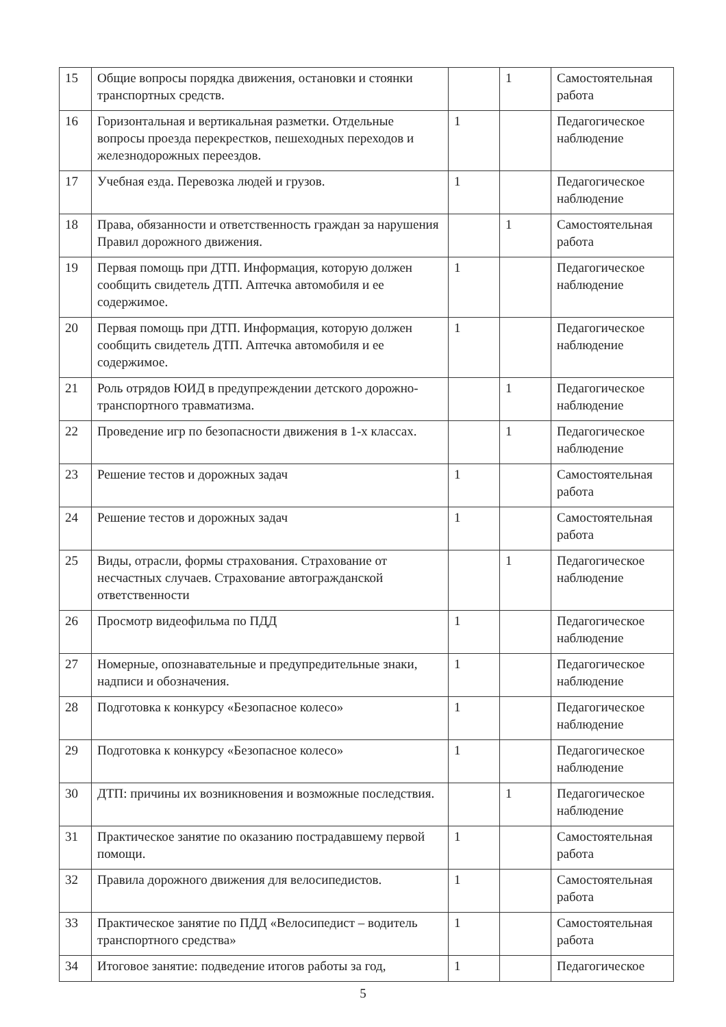| 15 | Общие вопросы порядка движения, остановки и стоянки транспортных средств. | | 1 | Самостоятельная работа |
| 16 | Горизонтальная и вертикальная разметки. Отдельные вопросы проезда перекрестков, пешеходных переходов и железнодорожных переездов. | 1 | | Педагогическое наблюдение |
| 17 | Учебная езда. Перевозка людей и грузов. | 1 | | Педагогическое наблюдение |
| 18 | Права, обязанности и ответственность граждан за нарушения Правил дорожного движения. | | 1 | Самостоятельная работа |
| 19 | Первая помощь при ДТП. Информация, которую должен сообщить свидетель ДТП. Аптечка автомобиля и ее содержимое. | 1 | | Педагогическое наблюдение |
| 20 | Первая помощь при ДТП. Информация, которую должен сообщить свидетель ДТП. Аптечка автомобиля и ее содержимое. | 1 | | Педагогическое наблюдение |
| 21 | Роль отрядов ЮИД в предупреждении детского дорожно-транспортного травматизма. | | 1 | Педагогическое наблюдение |
| 22 | Проведение игр по безопасности движения в 1-х классах. | | 1 | Педагогическое наблюдение |
| 23 | Решение тестов и дорожных задач | 1 | | Самостоятельная работа |
| 24 | Решение тестов и дорожных задач | 1 | | Самостоятельная работа |
| 25 | Виды, отрасли, формы страхования. Страхование от несчастных случаев. Страхование автогражданской ответственности | | 1 | Педагогическое наблюдение |
| 26 | Просмотр видеофильма по ПДД | 1 | | Педагогическое наблюдение |
| 27 | Номерные, опознавательные и предупредительные знаки, надписи и обозначения. | 1 | | Педагогическое наблюдение |
| 28 | Подготовка к конкурсу «Безопасное колесо» | 1 | | Педагогическое наблюдение |
| 29 | Подготовка к конкурсу «Безопасное колесо» | 1 | | Педагогическое наблюдение |
| 30 | ДТП: причины их возникновения и возможные последствия. | | 1 | Педагогическое наблюдение |
| 31 | Практическое занятие по оказанию пострадавшему первой помощи. | 1 | | Самостоятельная работа |
| 32 | Правила дорожного движения для велосипедистов. | 1 | | Самостоятельная работа |
| 33 | Практическое занятие по ПДД «Велосипедист – водитель транспортного средства» | 1 | | Самостоятельная работа |
| 34 | Итоговое занятие: подведение итогов работы за год, | 1 | | Педагогическое |
5